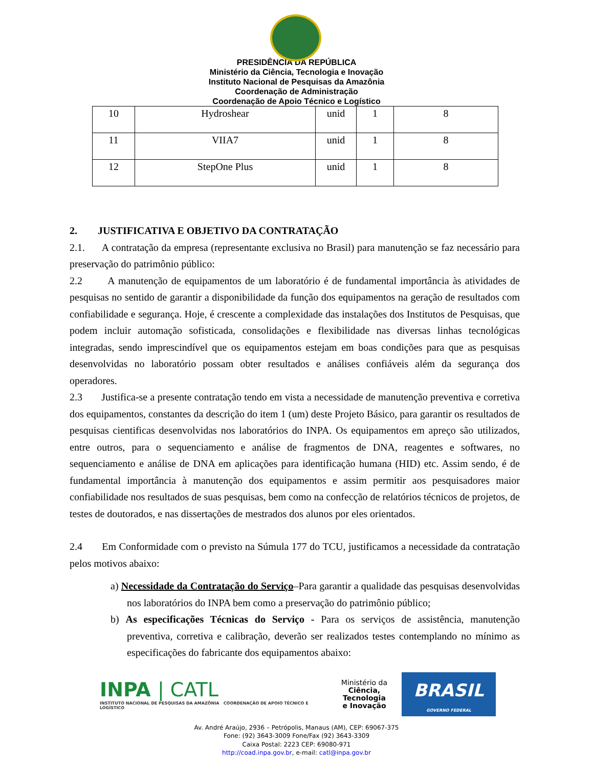PRESIDÊNCIA DA REPÚBLICA
Ministério da Ciência, Tecnologia e Inovação
Instituto Nacional de Pesquisas da Amazônia
Coordenação de Administração
Coordenação de Apoio Técnico e Logístico
| 10 | Hydroshear | unid | 1 | 8 |
| 11 | VIIA7 | unid | 1 | 8 |
| 12 | StepOne Plus | unid | 1 | 8 |
2. JUSTIFICATIVA E OBJETIVO DA CONTRATAÇÃO
2.1. A contratação da empresa (representante exclusiva no Brasil) para manutenção se faz necessário para preservação do patrimônio público:
2.2 A manutenção de equipamentos de um laboratório é de fundamental importância às atividades de pesquisas no sentido de garantir a disponibilidade da função dos equipamentos na geração de resultados com confiabilidade e segurança. Hoje, é crescente a complexidade das instalações dos Institutos de Pesquisas, que podem incluir automação sofisticada, consolidações e flexibilidade nas diversas linhas tecnológicas integradas, sendo imprescindível que os equipamentos estejam em boas condições para que as pesquisas desenvolvidas no laboratório possam obter resultados e análises confiáveis além da segurança dos operadores.
2.3 Justifica-se a presente contratação tendo em vista a necessidade de manutenção preventiva e corretiva dos equipamentos, constantes da descrição do item 1 (um) deste Projeto Básico, para garantir os resultados de pesquisas cientificas desenvolvidas nos laboratórios do INPA. Os equipamentos em apreço são utilizados, entre outros, para o sequenciamento e análise de fragmentos de DNA, reagentes e softwares, no sequenciamento e análise de DNA em aplicações para identificação humana (HID) etc. Assim sendo, é de fundamental importância à manutenção dos equipamentos e assim permitir aos pesquisadores maior confiabilidade nos resultados de suas pesquisas, bem como na confecção de relatórios técnicos de projetos, de testes de doutorados, e nas dissertações de mestrados dos alunos por eles orientados.
2.4 Em Conformidade com o previsto na Súmula 177 do TCU, justificamos a necessidade da contratação pelos motivos abaixo:
a) Necessidade da Contratação do Serviço–Para garantir a qualidade das pesquisas desenvolvidas nos laboratórios do INPA bem como a preservação do patrimônio público;
b) As especificações Técnicas do Serviço - Para os serviços de assistência, manutenção preventiva, corretiva e calibração, deverão ser realizados testes contemplando no mínimo as especificações do fabricante dos equipamentos abaixo:
INPA | CATL
INSTITUTO NACIONAL DE PESQUISAS DA AMAZÔNIA COORDENAÇÃO DE APOIO TÉCNICO E LOGÍSTICO
Ministério da
Ciência, Tecnologia
e Inovação
BRASIL
GOVERNO FEDERAL
Av. André Araújo, 2936 – Petrópolis, Manaus (AM), CEP: 69067-375
Fone: (92) 3643-3009 Fone/Fax (92) 3643-3309
Caixa Postal: 2223 CEP: 69080-971
http://coad.inpa.gov.br, e-mail: catl@inpa.gov.br